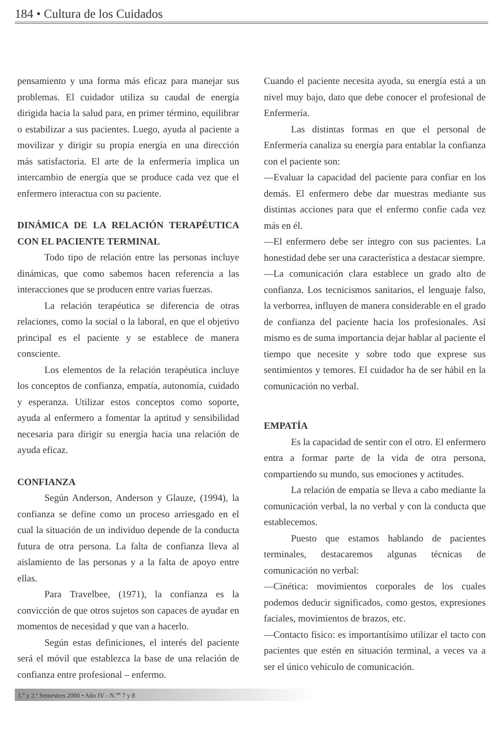184 • Cultura de los Cuidados
pensamiento y una forma más eficaz para manejar sus problemas. El cuidador utiliza su caudal de energía dirigida hacia la salud para, en primer término, equilibrar o estabilizar a sus pacientes. Luego, ayuda al paciente a movilizar y dirigir su propia energía en una dirección más satisfactoria. El arte de la enfermería implica un intercambio de energía que se produce cada vez que el enfermero interactua con su paciente.
DINÁMICA DE LA RELACIÓN TERAPÉUTICA CON EL PACIENTE TERMINAL
Todo tipo de relación entre las personas incluye dinámicas, que como sabemos hacen referencia a las interacciones que se producen entre varias fuerzas.
La relación terapéutica se diferencia de otras relaciones, como la social o la laboral, en que el objetivo principal es el paciente y se establece de manera consciente.
Los elementos de la relación terapéutica incluye los conceptos de confianza, empatía, autonomía, cuidado y esperanza. Utilizar estos conceptos como soporte, ayuda al enfermero a fomentar la aptitud y sensibilidad necesaria para dirigir su energía hacia una relación de ayuda eficaz.
CONFIANZA
Según Anderson, Anderson y Glauze, (1994), la confianza se define como un proceso arriesgado en el cual la situación de un individuo depende de la conducta futura de otra persona. La falta de confianza lleva al aislamiento de las personas y a la falta de apoyo entre ellas.
Para Travelbee, (1971), la confianza es la convicción de que otros sujetos son capaces de ayudar en momentos de necesidad y que van a hacerlo.
Según estas definiciones, el interés del paciente será el móvil que establezca la base de una relación de confianza entre profesional – enfermo.
Cuando el paciente necesita ayuda, su energía está a un nivel muy bajo, dato que debe conocer el profesional de Enfermería.
Las distintas formas en que el personal de Enfermería canaliza su energía para entablar la confianza con el paciente son:
—Evaluar la capacidad del paciente para confiar en los demás. El enfermero debe dar muestras mediante sus distintas acciones para que el enfermo confíe cada vez más en él.
—El enfermero debe ser íntegro con sus pacientes. La honestidad debe ser una característica a destacar siempre.
—La comunicación clara establece un grado alto de confianza. Los tecnicismos sanitarios, el lenguaje falso, la verborrea, influyen de manera considerable en el grado de confianza del paciente hacia los profesionales. Así mismo es de suma importancia dejar hablar al paciente el tiempo que necesite y sobre todo que exprese sus sentimientos y temores. El cuidador ha de ser hábil en la comunicación no verbal.
EMPATÍA
Es la capacidad de sentir con el otro. El enfermero entra a formar parte de la vida de otra persona, compartiendo su mundo, sus emociones y actitudes.
La relación de empatía se lleva a cabo mediante la comunicación verbal, la no verbal y con la conducta que establecemos.
Puesto que estamos hablando de pacientes terminales, destacaremos algunas técnicas de comunicación no verbal:
—Cinética: movimientos corporales de los cuales podemos deducir significados, como gestos, expresiones faciales, movimientos de brazos, etc.
—Contacto físico: es importantísimo utilizar el tacto con pacientes que estén en situación terminal, a veces va a ser el único vehículo de comunicación.
1.º y 2.º Semestres 2000 • Año IV - N.<sup>os</sup> 7 y 8